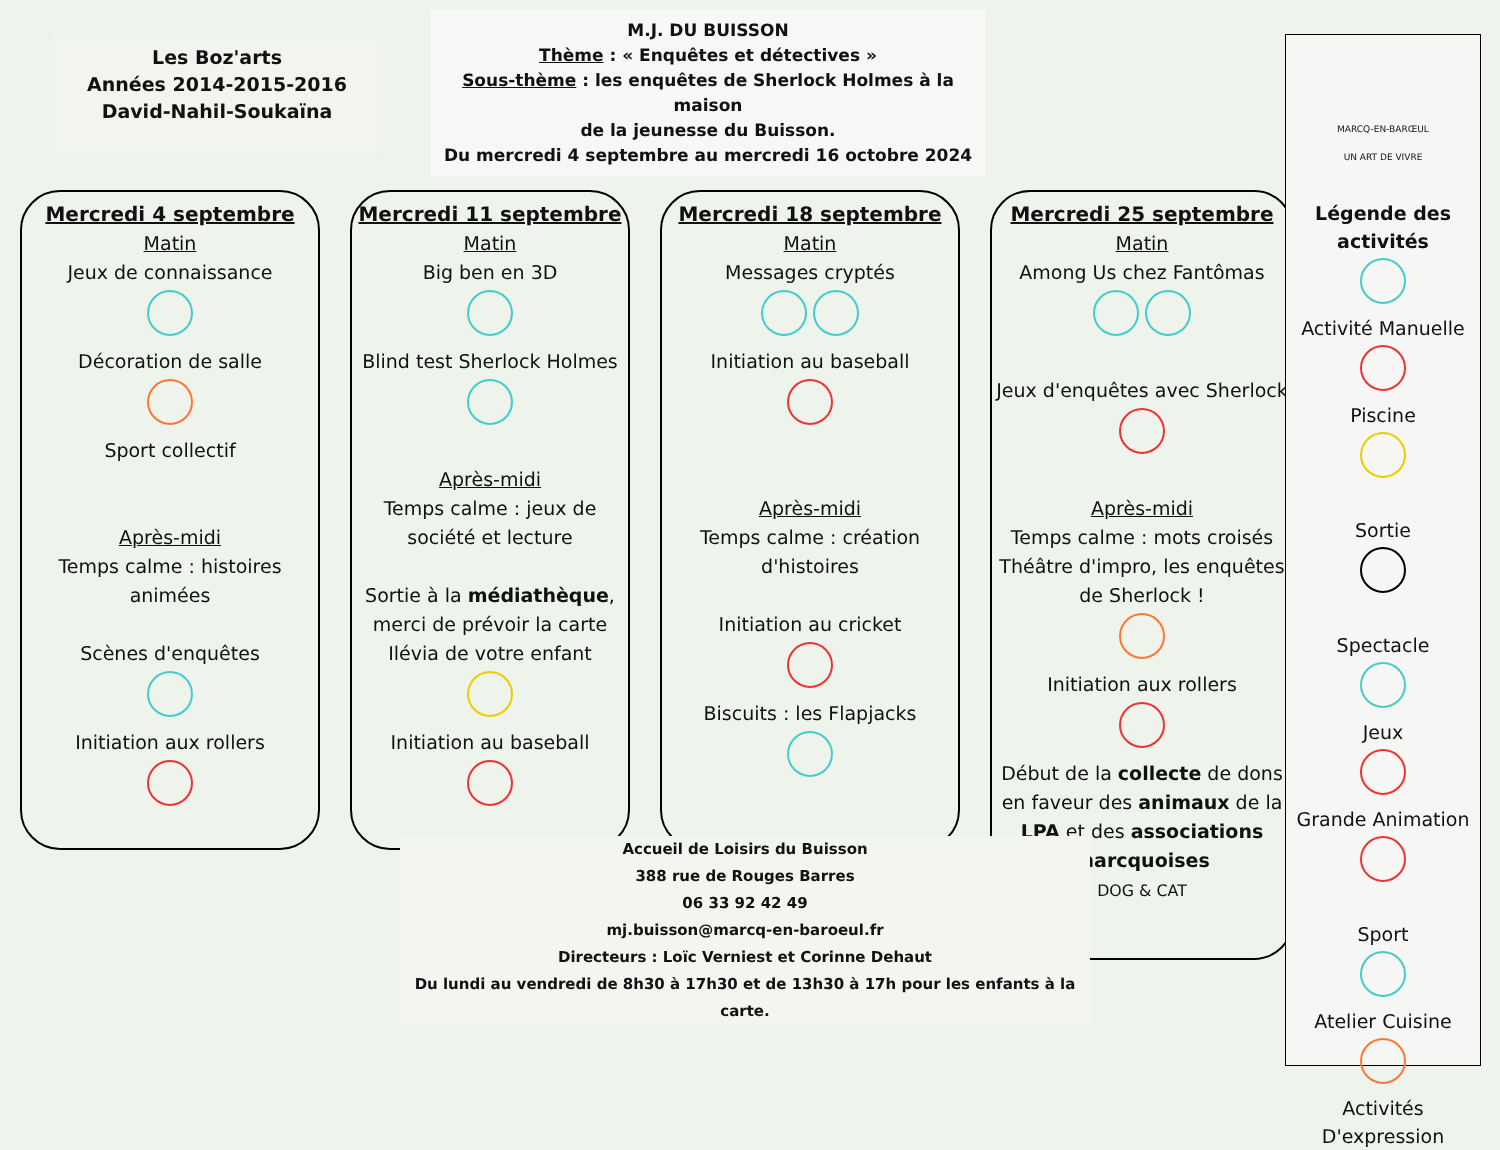Les Boz'arts
Années 2014-2015-2016
David-Nahil-Soukaïna
M.J. DU BUISSON
Thème : « Enquêtes et détectives »
Sous-thème : les enquêtes de Sherlock Holmes à la maison
de la jeunesse du Buisson.
Du mercredi 4 septembre au mercredi 16 octobre 2024
Mercredi 4 septembre
Matin
Jeux de connaissance
Décoration de salle
Sport collectif
Après-midi
Temps calme : histoires animées
Scènes d'enquêtes
Initiation aux rollers
Mercredi 11 septembre
Matin
Big ben en 3D
Blind test Sherlock Holmes
Après-midi
Temps calme : jeux de société et lecture
Sortie à la médiathèque, merci de prévoir la carte Ilévia de votre enfant
Initiation au baseball
Mercredi 18 septembre
Matin
Messages cryptés
Initiation au baseball
Après-midi
Temps calme : création d'histoires
Initiation au cricket
Biscuits : les Flapjacks
Mercredi 25 septembre
Matin
Among Us chez Fantômas
Jeux d'enquêtes avec Sherlock
Après-midi
Temps calme : mots croisés Théâtre d'impro, les enquêtes de Sherlock !
Initiation aux rollers
Début de la collecte de dons en faveur des animaux de la LPA et des associations marcquoises
DOG & CAT
MARCQ-EN-BARŒUL
UN ART DE VIVRE
Légende des activités
Activité Manuelle
Piscine
Sortie
Spectacle
Jeux
Grande Animation
Sport
Atelier Cuisine
Activités D'expression
Accueil de Loisirs du Buisson
388 rue de Rouges Barres
06 33 92 42 49
mj.buisson@marcq-en-baroeul.fr
Directeurs : Loïc Verniest et Corinne Dehaut
Du lundi au vendredi de 8h30 à 17h30 et de 13h30 à 17h pour les enfants à la carte.